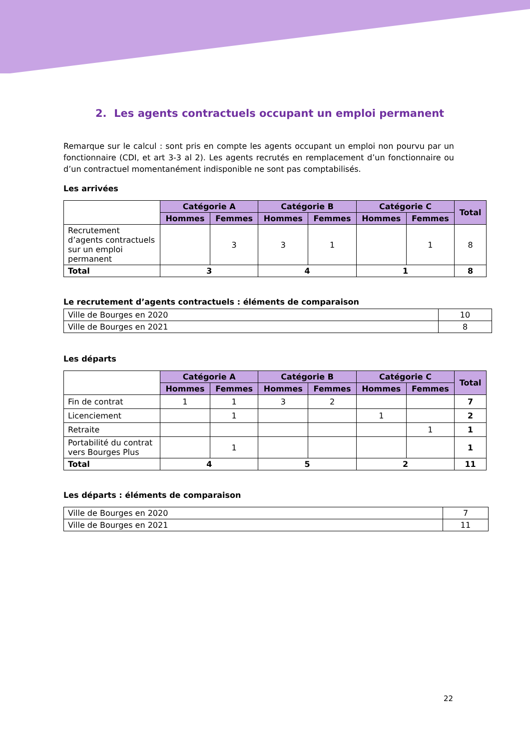2. Les agents contractuels occupant un emploi permanent
Remarque sur le calcul : sont pris en compte les agents occupant un emploi non pourvu par un fonctionnaire (CDI, et art 3-3 al 2). Les agents recrutés en remplacement d’un fonctionnaire ou d’un contractuel momentanément indisponible ne sont pas comptabilisés.
Les arrivées
| | Catégorie A | | Catégorie B | | Catégorie C | | Total |
| | Hommes | Femmes | Hommes | Femmes | Hommes | Femmes | |
| Recrutement d’agents contractuels sur un emploi permanent | | 3 | 3 | 1 | | 1 | 8 |
| Total | 3 | | 4 | | 1 | | 8 |
Le recrutement d’agents contractuels : éléments de comparaison
| Ville de Bourges en 2020 | 10 |
| Ville de Bourges en 2021 | 8 |
Les départs
| | Catégorie A | | Catégorie B | | Catégorie C | | Total |
| | Hommes | Femmes | Hommes | Femmes | Hommes | Femmes | |
| Fin de contrat | 1 | 1 | 3 | 2 | | | 7 |
| Licenciement | | 1 | | | 1 | | 2 |
| Retraite | | | | | | 1 | 1 |
| Portabilité du contrat vers Bourges Plus | | 1 | | | | | 1 |
| Total | 4 | | 5 | | 2 | | 11 |
Les départs : éléments de comparaison
| Ville de Bourges en 2020 | 7 |
| Ville de Bourges en 2021 | 11 |
22